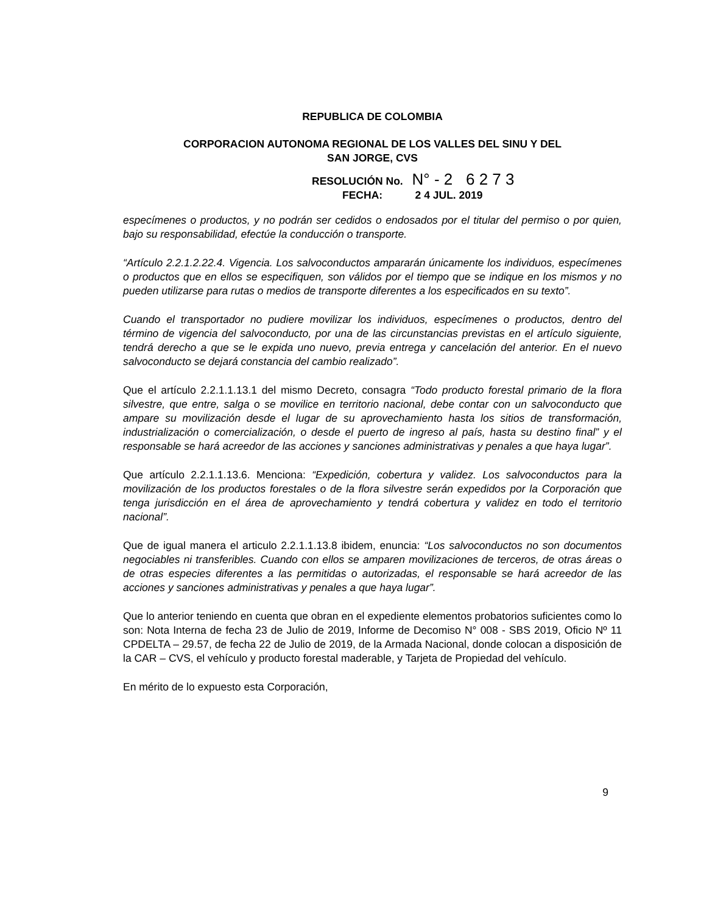REPUBLICA DE COLOMBIA
CORPORACION AUTONOMA REGIONAL DE LOS VALLES DEL SINU Y DEL
SAN JORGE, CVS
RESOLUCIÓN No. N° - 2 6 2 7 3
FECHA: 2 4 JUL. 2019
especímenes o productos, y no podrán ser cedidos o endosados por el titular del permiso o por quien, bajo su responsabilidad, efectúe la conducción o transporte.
“Artículo 2.2.1.2.22.4. Vigencia. Los salvoconductos ampararán únicamente los individuos, especímenes o productos que en ellos se especifiquen, son válidos por el tiempo que se indique en los mismos y no pueden utilizarse para rutas o medios de transporte diferentes a los especificados en su texto”.
Cuando el transportador no pudiere movilizar los individuos, especímenes o productos, dentro del término de vigencia del salvoconducto, por una de las circunstancias previstas en el artículo siguiente, tendrá derecho a que se le expida uno nuevo, previa entrega y cancelación del anterior. En el nuevo salvoconducto se dejará constancia del cambio realizado”.
Que el artículo 2.2.1.1.13.1 del mismo Decreto, consagra “Todo producto forestal primario de la flora silvestre, que entre, salga o se movilice en territorio nacional, debe contar con un salvoconducto que ampare su movilización desde el lugar de su aprovechamiento hasta los sitios de transformación, industrialización o comercialización, o desde el puerto de ingreso al país, hasta su destino final” y el responsable se hará acreedor de las acciones y sanciones administrativas y penales a que haya lugar”.
Que artículo 2.2.1.1.13.6. Menciona: “Expedición, cobertura y validez. Los salvoconductos para la movilización de los productos forestales o de la flora silvestre serán expedidos por la Corporación que tenga jurisdicción en el área de aprovechamiento y tendrá cobertura y validez en todo el territorio nacional”.
Que de igual manera el articulo 2.2.1.1.13.8 ibidem, enuncia: “Los salvoconductos no son documentos negociables ni transferibles. Cuando con ellos se amparen movilizaciones de terceros, de otras áreas o de otras especies diferentes a las permitidas o autorizadas, el responsable se hará acreedor de las acciones y sanciones administrativas y penales a que haya lugar”.
Que lo anterior teniendo en cuenta que obran en el expediente elementos probatorios suficientes como lo son: Nota Interna de fecha 23 de Julio de 2019, Informe de Decomiso N° 008 - SBS 2019, Oficio Nº 11 CPDELTA – 29.57, de fecha 22 de Julio de 2019, de la Armada Nacional, donde colocan a disposición de la CAR – CVS, el vehículo y producto forestal maderable, y Tarjeta de Propiedad del vehículo.
En mérito de lo expuesto esta Corporación,
9